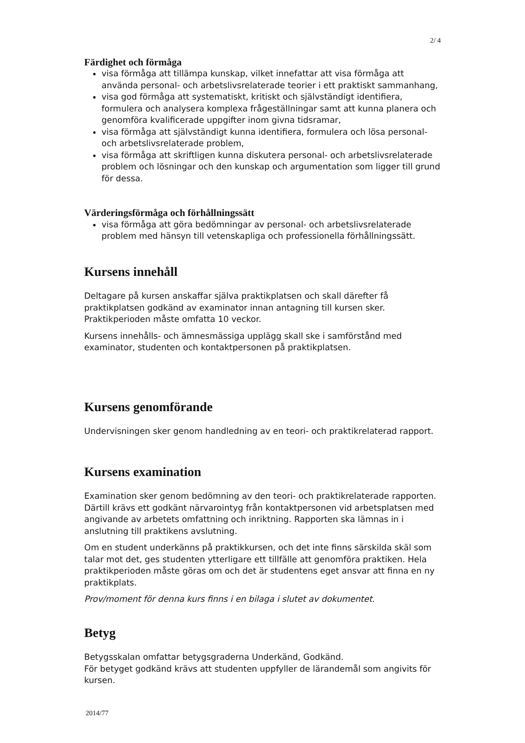2/ 4
Färdighet och förmåga
visa förmåga att tillämpa kunskap, vilket innefattar att visa förmåga att använda personal- och arbetslivsrelaterade teorier i ett praktiskt sammanhang,
visa god förmåga att systematiskt, kritiskt och självständigt identifiera, formulera och analysera komplexa frågeställningar samt att kunna planera och genomföra kvalificerade uppgifter inom givna tidsramar,
visa förmåga att självständigt kunna identifiera, formulera och lösa personal- och arbetslivsrelaterade problem,
visa förmåga att skriftligen kunna diskutera personal- och arbetslivsrelaterade problem och lösningar och den kunskap och argumentation som ligger till grund för dessa.
Värderingsförmåga och förhållningssätt
visa förmåga att göra bedömningar av personal- och arbetslivsrelaterade problem med hänsyn till vetenskapliga och professionella förhållningssätt.
Kursens innehåll
Deltagare på kursen anskaffar själva praktikplatsen och skall därefter få praktikplatsen godkänd av examinator innan antagning till kursen sker. Praktikperioden måste omfatta 10 veckor.
Kursens innehålls- och ämnesmässiga upplägg skall ske i samförstånd med examinator, studenten och kontaktpersonen på praktikplatsen.
Kursens genomförande
Undervisningen sker genom handledning av en teori- och praktikrelaterad rapport.
Kursens examination
Examination sker genom bedömning av den teori- och praktikrelaterade rapporten. Därtill krävs ett godkänt närvarointyg från kontaktpersonen vid arbetsplatsen med angivande av arbetets omfattning och inriktning. Rapporten ska lämnas in i anslutning till praktikens avslutning.
Om en student underkänns på praktikkursen, och det inte finns särskilda skäl som talar mot det, ges studenten ytterligare ett tillfälle att genomföra praktiken. Hela praktikperioden måste göras om och det är studentens eget ansvar att finna en ny praktikplats.
Prov/moment för denna kurs finns i en bilaga i slutet av dokumentet.
Betyg
Betygsskalan omfattar betygsgraderna Underkänd, Godkänd.
För betyget godkänd krävs att studenten uppfyller de lärandemål som angivits för kursen.
2014/77